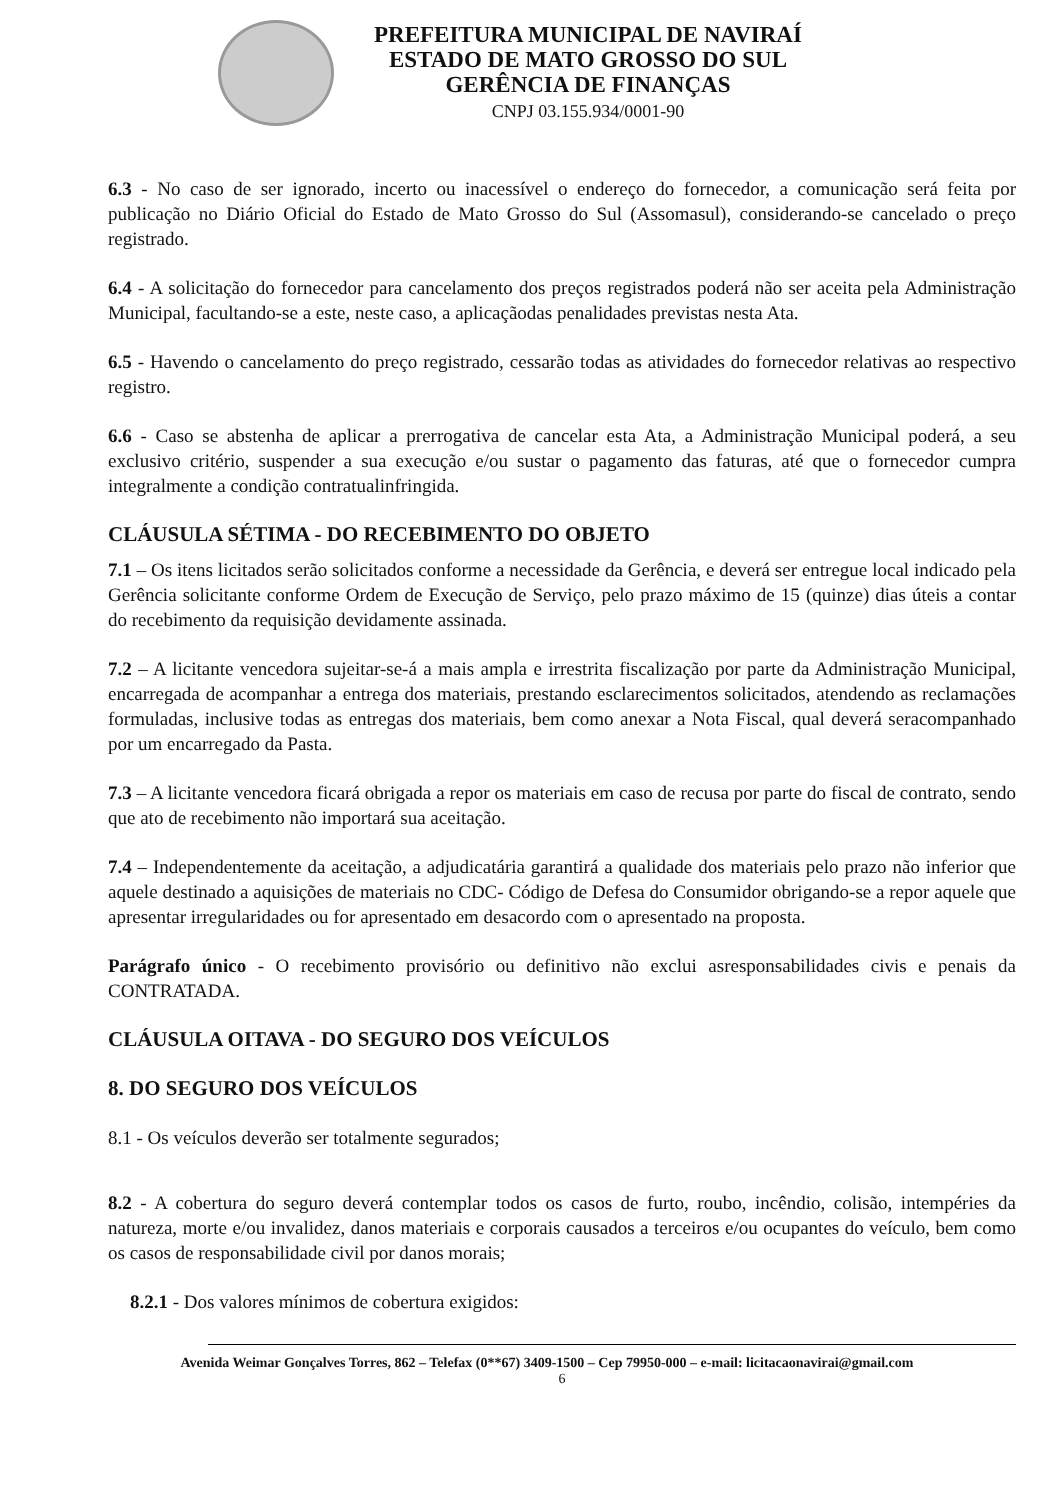PREFEITURA MUNICIPAL DE NAVIRAÍ
ESTADO DE MATO GROSSO DO SUL
GERÊNCIA DE FINANÇAS
CNPJ 03.155.934/0001-90
6.3 - No caso de ser ignorado, incerto ou inacessível o endereço do fornecedor, a comunicação será feita por publicação no Diário Oficial do Estado de Mato Grosso do Sul (Assomasul), considerando-se cancelado o preço registrado.
6.4 - A solicitação do fornecedor para cancelamento dos preços registrados poderá não ser aceita pela Administração Municipal, facultando-se a este, neste caso, a aplicaçãodas penalidades previstas nesta Ata.
6.5 - Havendo o cancelamento do preço registrado, cessarão todas as atividades do fornecedor relativas ao respectivo registro.
6.6 - Caso se abstenha de aplicar a prerrogativa de cancelar esta Ata, a Administração Municipal poderá, a seu exclusivo critério, suspender a sua execução e/ou sustar o pagamento das faturas, até que o fornecedor cumpra integralmente a condição contratualinfringida.
CLÁUSULA SÉTIMA - DO RECEBIMENTO DO OBJETO
7.1 – Os itens licitados serão solicitados conforme a necessidade da Gerência, e deverá ser entregue local indicado pela Gerência solicitante conforme Ordem de Execução de Serviço, pelo prazo máximo de 15 (quinze) dias úteis a contar do recebimento da requisição devidamente assinada.
7.2 – A licitante vencedora sujeitar-se-á a mais ampla e irrestrita fiscalização por parte da Administração Municipal, encarregada de acompanhar a entrega dos materiais, prestando esclarecimentos solicitados, atendendo as reclamações formuladas, inclusive todas as entregas dos materiais, bem como anexar a Nota Fiscal, qual deverá seracompanhado por um encarregado da Pasta.
7.3 – A licitante vencedora ficará obrigada a repor os materiais em caso de recusa por parte do fiscal de contrato, sendo que ato de recebimento não importará sua aceitação.
7.4 – Independentemente da aceitação, a adjudicatária garantirá a qualidade dos materiais pelo prazo não inferior que aquele destinado a aquisições de materiais no CDC- Código de Defesa do Consumidor obrigando-se a repor aquele que apresentar irregularidades ou for apresentado em desacordo com o apresentado na proposta.
Parágrafo único - O recebimento provisório ou definitivo não exclui asresponsabilidades civis e penais da CONTRATADA.
CLÁUSULA OITAVA - DO SEGURO DOS VEÍCULOS
8. DO SEGURO DOS VEÍCULOS
8.1 - Os veículos deverão ser totalmente segurados;
8.2 - A cobertura do seguro deverá contemplar todos os casos de furto, roubo, incêndio, colisão, intempéries da natureza, morte e/ou invalidez, danos materiais e corporais causados a terceiros e/ou ocupantes do veículo, bem como os casos de responsabilidade civil por danos morais;
8.2.1 - Dos valores mínimos de cobertura exigidos:
Avenida Weimar Gonçalves Torres, 862 – Telefax (0**67) 3409-1500 – Cep 79950-000 – e-mail: licitacaonavirai@gmail.com
6